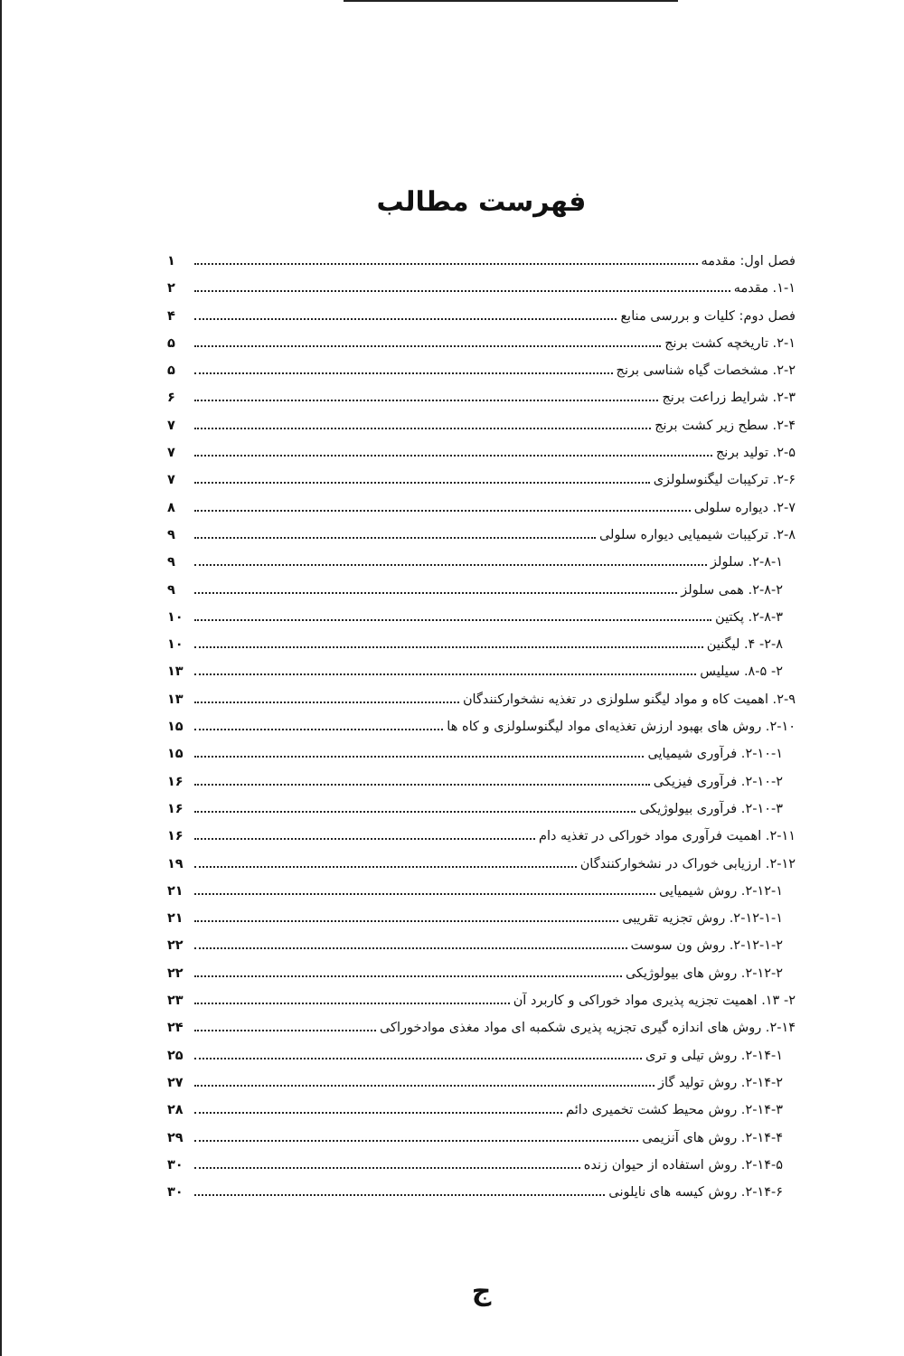فهرست مطالب
فصل اول: مقدمه ۱
۱-۱. مقدمه ۲
فصل دوم: کلیات و بررسی منابع ۴
۲-۱. تاریخچه کشت برنج ۵
۲-۲. مشخصات گیاه شناسی برنج ۵
۲-۳. شرایط زراعت برنج ۶
۲-۴. سطح زیر کشت برنج ۷
۲-۵. تولید برنج ۷
۲-۶. ترکیبات لیگنوسلولزی ۷
۲-۷. دیواره سلولی ۸
۲-۸. ترکیبات شیمیایی دیواره سلولی ۹
۲-۸-۱. سلولز ۹
۲-۸-۲. همی سلولز ۹
۲-۸-۳. پکتین ۱۰
۲-۸- ۴. لیگنین ۱۰
۲- ۸-۵. سیلیس ۱۳
۲-۹. اهمیت کاه و مواد لیگنو سلولزی در تغذیه نشخوارکنندگان ۱۳
۲-۱۰. روش های بهبود ارزش تغذیه‌ای مواد لیگنوسلولزی و کاه ها ۱۵
۲-۱۰-۱. فرآوری شیمیایی ۱۵
۲-۱۰-۲. فرآوری فیزیکی ۱۶
۲-۱۰-۳. فرآوری بیولوژیکی ۱۶
۲-۱۱. اهمیت فرآوری مواد خوراکی در تغذیه دام ۱۶
۲-۱۲. ارزیابی خوراک در نشخوارکنندگان ۱۹
۲-۱۲-۱. روش شیمیایی ۲۱
۲-۱۲-۱-۱. روش تجزیه تقریبی ۲۱
۲-۱۲-۱-۲. روش ون سوست ۲۲
۲-۱۲-۲. روش های بیولوژیکی ۲۲
۲- ۱۳. اهمیت تجزیه پذیری مواد خوراکی و کاربرد آن ۲۳
۲-۱۴. روش های اندازه گیری تجزیه پذیری شکمبه ای مواد مغذی موادخوراکی ۲۴
۲-۱۴-۱. روش تیلی و تری ۲۵
۲-۱۴-۲. روش تولید گاز ۲۷
۲-۱۴-۳. روش محیط کشت تخمیری دائم ۲۸
۲-۱۴-۴. روش های آنزیمی ۲۹
۲-۱۴-۵. روش استفاده از حیوان زنده ۳۰
۲-۱۴-۶. روش کیسه های نایلونی ۳۰
ج